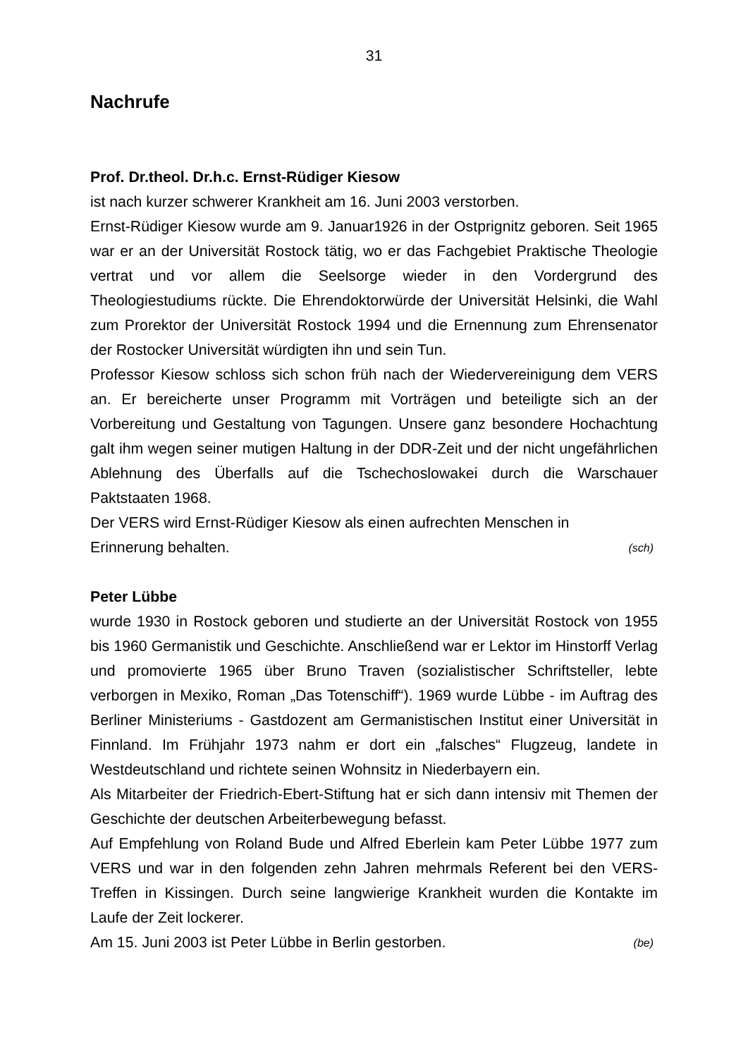31
Nachrufe
Prof. Dr.theol. Dr.h.c. Ernst-Rüdiger Kiesow
ist nach kurzer schwerer Krankheit am 16. Juni 2003 verstorben.
Ernst-Rüdiger Kiesow wurde am 9. Januar1926 in der Ostprignitz geboren. Seit 1965 war er an der Universität Rostock tätig, wo er das Fachgebiet Praktische Theologie vertrat und vor allem die Seelsorge wieder in den Vordergrund des Theologiestudiums rückte. Die Ehrendoktorwürde der Universität Helsinki, die Wahl zum Prorektor der Universität Rostock 1994 und die Ernennung zum Ehrensenator der Rostocker Universität würdigten ihn und sein Tun.
Professor Kiesow schloss sich schon früh nach der Wiedervereinigung dem VERS an. Er bereicherte unser Programm mit Vorträgen und beteiligte sich an der Vorbereitung und Gestaltung von Tagungen. Unsere ganz besondere Hochachtung galt ihm wegen seiner mutigen Haltung in der DDR-Zeit und der nicht ungefährlichen Ablehnung des Überfalls auf die Tschechoslowakei durch die Warschauer Paktstaaten 1968.
Der VERS wird Ernst-Rüdiger Kiesow als einen aufrechten Menschen in
Erinnerung behalten. (sch)
Peter Lübbe
wurde 1930 in Rostock geboren und studierte an der Universität Rostock von 1955 bis 1960 Germanistik und Geschichte. Anschließend war er Lektor im Hinstorff Verlag und promovierte 1965 über Bruno Traven (sozialistischer Schriftsteller, lebte verborgen in Mexiko, Roman „Das Totenschiff“). 1969 wurde Lübbe - im Auftrag des Berliner Ministeriums - Gastdozent am Germanistischen Institut einer Universität in Finnland. Im Frühjahr 1973 nahm er dort ein „falsches“ Flugzeug, landete in Westdeutschland und richtete seinen Wohnsitz in Niederbayern ein.
Als Mitarbeiter der Friedrich-Ebert-Stiftung hat er sich dann intensiv mit Themen der Geschichte der deutschen Arbeiterbewegung befasst.
Auf Empfehlung von Roland Bude und Alfred Eberlein kam Peter Lübbe 1977 zum VERS und war in den folgenden zehn Jahren mehrmals Referent bei den VERS-Treffen in Kissingen. Durch seine langwierige Krankheit wurden die Kontakte im Laufe der Zeit lockerer.
Am 15. Juni 2003 ist Peter Lübbe in Berlin gestorben. (be)